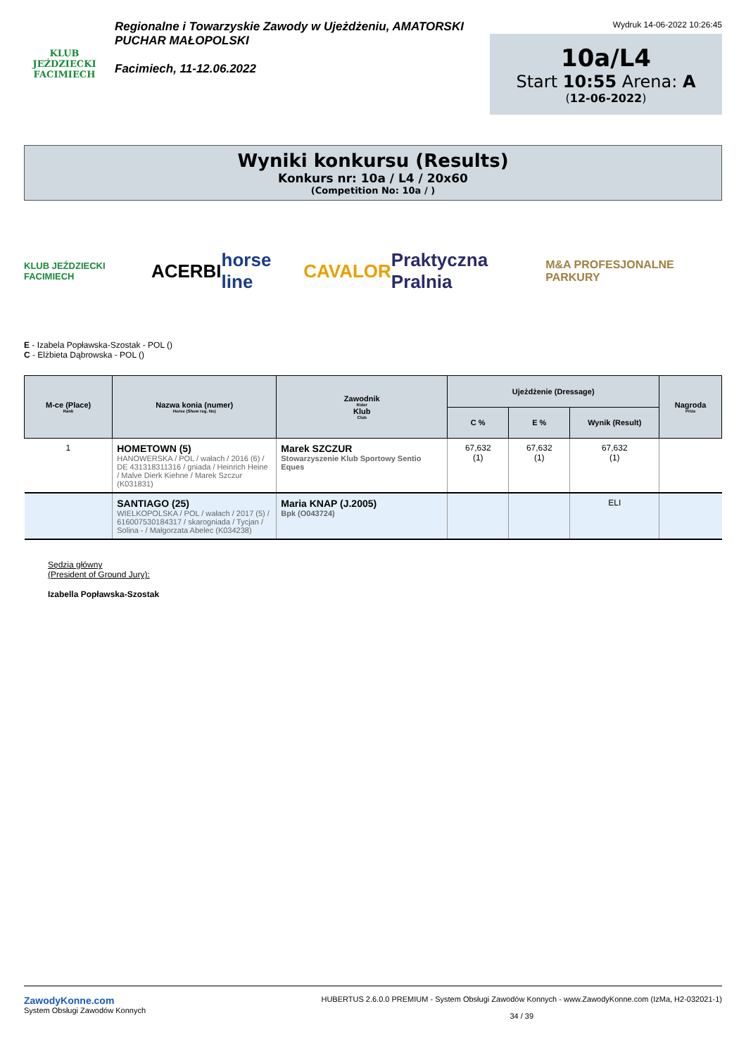KLUB JEŹDZIECKI
FACIMIECH
Regionalne i Towarzyskie Zawody w Ujeżdżeniu, AMATORSKI
PUCHAR MAŁOPOLSKI
Facimiech, 11-12.06.2022
Wydruk 14-06-2022 10:26:45
10a/L4
Start 10:55 Arena: A
(12-06-2022)
Wyniki konkursu (Results)
Konkurs nr: 10a / L4 / 20x60
(Competition No: 10a / )
KLUB JEŹDZIECKI FACIMIECH ACERBI horse line CAVALOR Praktyczna Pralnia M&A PROFESJONALNE PARKURY
E - Izabela Popławska-Szostak - POL ()
C - Elżbieta Dąbrowska - POL ()
| M-ce (Place) Rank | Nazwa konia (numer) Horse (Show reg. No) | Zawodnik Rider Klub Club | Ujeżdżenie (Dressage) | | | Nagroda Prize |
| --- | --- | --- | --- | --- | --- | --- |
| | | | C % | E % | Wynik (Result) | |
| 1 | HOMETOWN (5) HANOWERSKA / POL / wałach / 2016 (6) / DE 431318311316 / gniada / Heinrich Heine / Malve Dierk Kiehne / Marek Szczur (K031831) | Marek SZCZUR Stowarzyszenie Klub Sportowy Sentio Eques | 67,632 (1) | 67,632 (1) | 67,632 (1) | |
| | SANTIAGO (25) WIELKOPOLSKA / POL / wałach / 2017 (5) / 616007530184317 / skarogniada / Tycjan / Solina - / Małgorzata Abelec (K034238) | Maria KNAP (J.2005) Bpk (O043724) | | | ELI | |
Sędzia główny
(President of Ground Jury):
Izabella Popławska-Szostak
ZawodyKonne.com
System Obsługi Zawodów Konnych
HUBERTUS 2.6.0.0 PREMIUM - System Obsługi Zawodów Konnych - www.ZawodyKonne.com (IzMa, H2-032021-1)
34 / 39